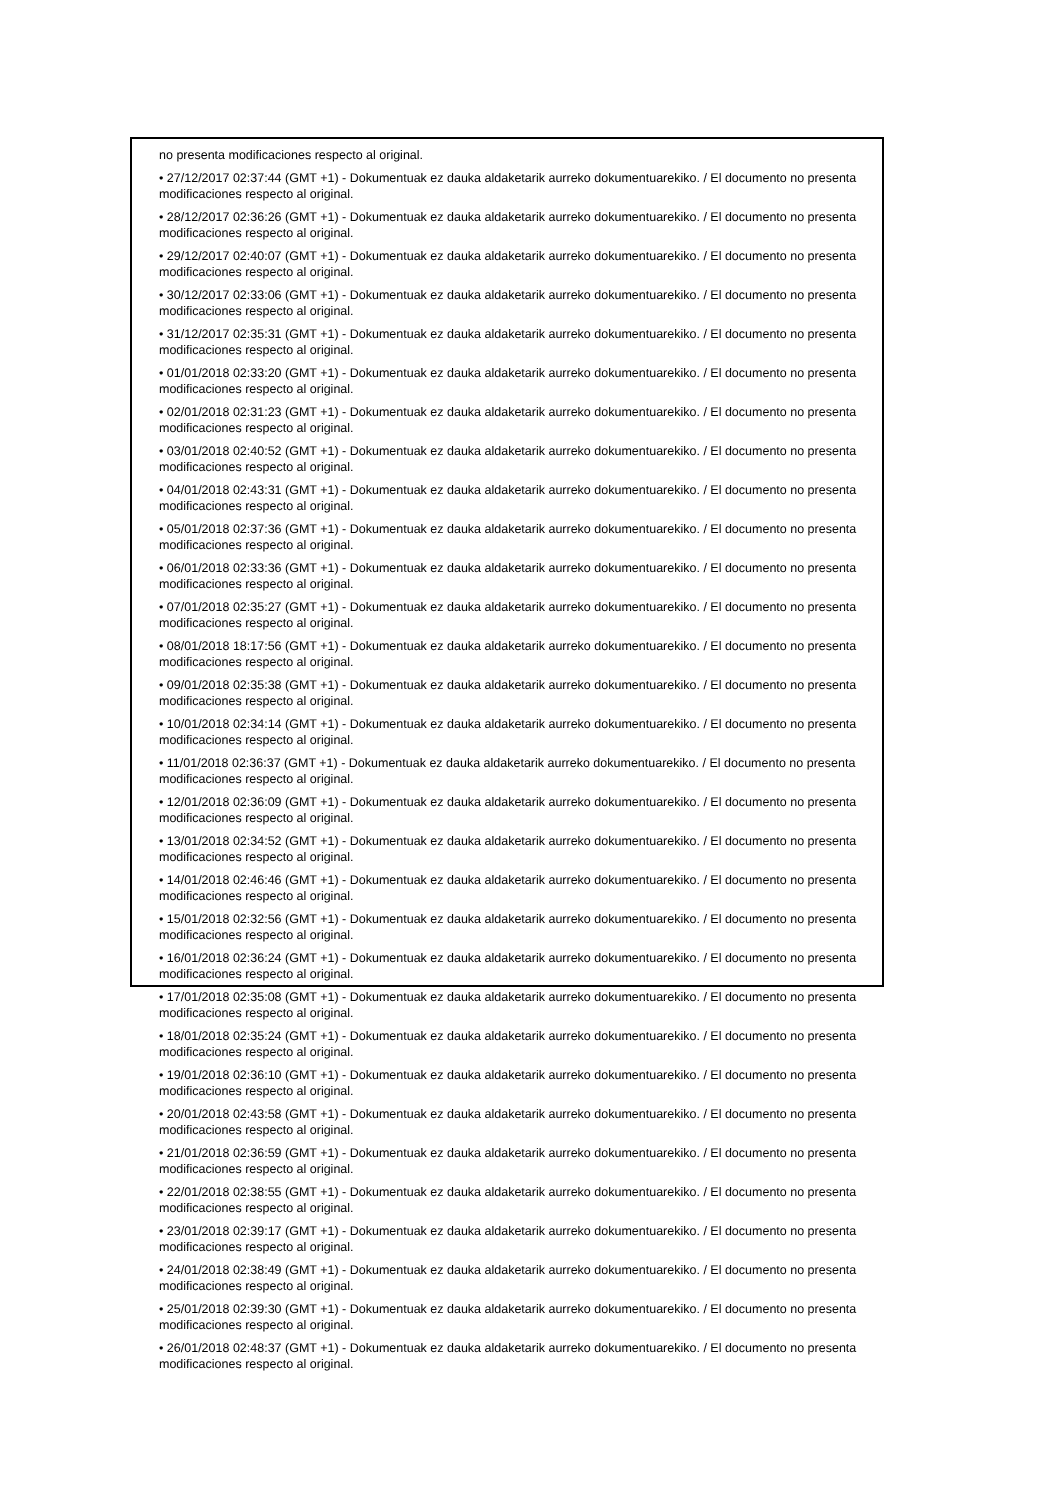no presenta modificaciones respecto al original.
• 27/12/2017 02:37:44 (GMT +1) - Dokumentuak ez dauka aldaketarik aurreko dokumentuarekiko. / El documento no presenta modificaciones respecto al original.
• 28/12/2017 02:36:26 (GMT +1) - Dokumentuak ez dauka aldaketarik aurreko dokumentuarekiko. / El documento no presenta modificaciones respecto al original.
• 29/12/2017 02:40:07 (GMT +1) - Dokumentuak ez dauka aldaketarik aurreko dokumentuarekiko. / El documento no presenta modificaciones respecto al original.
• 30/12/2017 02:33:06 (GMT +1) - Dokumentuak ez dauka aldaketarik aurreko dokumentuarekiko. / El documento no presenta modificaciones respecto al original.
• 31/12/2017 02:35:31 (GMT +1) - Dokumentuak ez dauka aldaketarik aurreko dokumentuarekiko. / El documento no presenta modificaciones respecto al original.
• 01/01/2018 02:33:20 (GMT +1) - Dokumentuak ez dauka aldaketarik aurreko dokumentuarekiko. / El documento no presenta modificaciones respecto al original.
• 02/01/2018 02:31:23 (GMT +1) - Dokumentuak ez dauka aldaketarik aurreko dokumentuarekiko. / El documento no presenta modificaciones respecto al original.
• 03/01/2018 02:40:52 (GMT +1) - Dokumentuak ez dauka aldaketarik aurreko dokumentuarekiko. / El documento no presenta modificaciones respecto al original.
• 04/01/2018 02:43:31 (GMT +1) - Dokumentuak ez dauka aldaketarik aurreko dokumentuarekiko. / El documento no presenta modificaciones respecto al original.
• 05/01/2018 02:37:36 (GMT +1) - Dokumentuak ez dauka aldaketarik aurreko dokumentuarekiko. / El documento no presenta modificaciones respecto al original.
• 06/01/2018 02:33:36 (GMT +1) - Dokumentuak ez dauka aldaketarik aurreko dokumentuarekiko. / El documento no presenta modificaciones respecto al original.
• 07/01/2018 02:35:27 (GMT +1) - Dokumentuak ez dauka aldaketarik aurreko dokumentuarekiko. / El documento no presenta modificaciones respecto al original.
• 08/01/2018 18:17:56 (GMT +1) - Dokumentuak ez dauka aldaketarik aurreko dokumentuarekiko. / El documento no presenta modificaciones respecto al original.
• 09/01/2018 02:35:38 (GMT +1) - Dokumentuak ez dauka aldaketarik aurreko dokumentuarekiko. / El documento no presenta modificaciones respecto al original.
• 10/01/2018 02:34:14 (GMT +1) - Dokumentuak ez dauka aldaketarik aurreko dokumentuarekiko. / El documento no presenta modificaciones respecto al original.
• 11/01/2018 02:36:37 (GMT +1) - Dokumentuak ez dauka aldaketarik aurreko dokumentuarekiko. / El documento no presenta modificaciones respecto al original.
• 12/01/2018 02:36:09 (GMT +1) - Dokumentuak ez dauka aldaketarik aurreko dokumentuarekiko. / El documento no presenta modificaciones respecto al original.
• 13/01/2018 02:34:52 (GMT +1) - Dokumentuak ez dauka aldaketarik aurreko dokumentuarekiko. / El documento no presenta modificaciones respecto al original.
• 14/01/2018 02:46:46 (GMT +1) - Dokumentuak ez dauka aldaketarik aurreko dokumentuarekiko. / El documento no presenta modificaciones respecto al original.
• 15/01/2018 02:32:56 (GMT +1) - Dokumentuak ez dauka aldaketarik aurreko dokumentuarekiko. / El documento no presenta modificaciones respecto al original.
• 16/01/2018 02:36:24 (GMT +1) - Dokumentuak ez dauka aldaketarik aurreko dokumentuarekiko. / El documento no presenta modificaciones respecto al original.
• 17/01/2018 02:35:08 (GMT +1) - Dokumentuak ez dauka aldaketarik aurreko dokumentuarekiko. / El documento no presenta modificaciones respecto al original.
• 18/01/2018 02:35:24 (GMT +1) - Dokumentuak ez dauka aldaketarik aurreko dokumentuarekiko. / El documento no presenta modificaciones respecto al original.
• 19/01/2018 02:36:10 (GMT +1) - Dokumentuak ez dauka aldaketarik aurreko dokumentuarekiko. / El documento no presenta modificaciones respecto al original.
• 20/01/2018 02:43:58 (GMT +1) - Dokumentuak ez dauka aldaketarik aurreko dokumentuarekiko. / El documento no presenta modificaciones respecto al original.
• 21/01/2018 02:36:59 (GMT +1) - Dokumentuak ez dauka aldaketarik aurreko dokumentuarekiko. / El documento no presenta modificaciones respecto al original.
• 22/01/2018 02:38:55 (GMT +1) - Dokumentuak ez dauka aldaketarik aurreko dokumentuarekiko. / El documento no presenta modificaciones respecto al original.
• 23/01/2018 02:39:17 (GMT +1) - Dokumentuak ez dauka aldaketarik aurreko dokumentuarekiko. / El documento no presenta modificaciones respecto al original.
• 24/01/2018 02:38:49 (GMT +1) - Dokumentuak ez dauka aldaketarik aurreko dokumentuarekiko. / El documento no presenta modificaciones respecto al original.
• 25/01/2018 02:39:30 (GMT +1) - Dokumentuak ez dauka aldaketarik aurreko dokumentuarekiko. / El documento no presenta modificaciones respecto al original.
• 26/01/2018 02:48:37 (GMT +1) - Dokumentuak ez dauka aldaketarik aurreko dokumentuarekiko. / El documento no presenta modificaciones respecto al original.